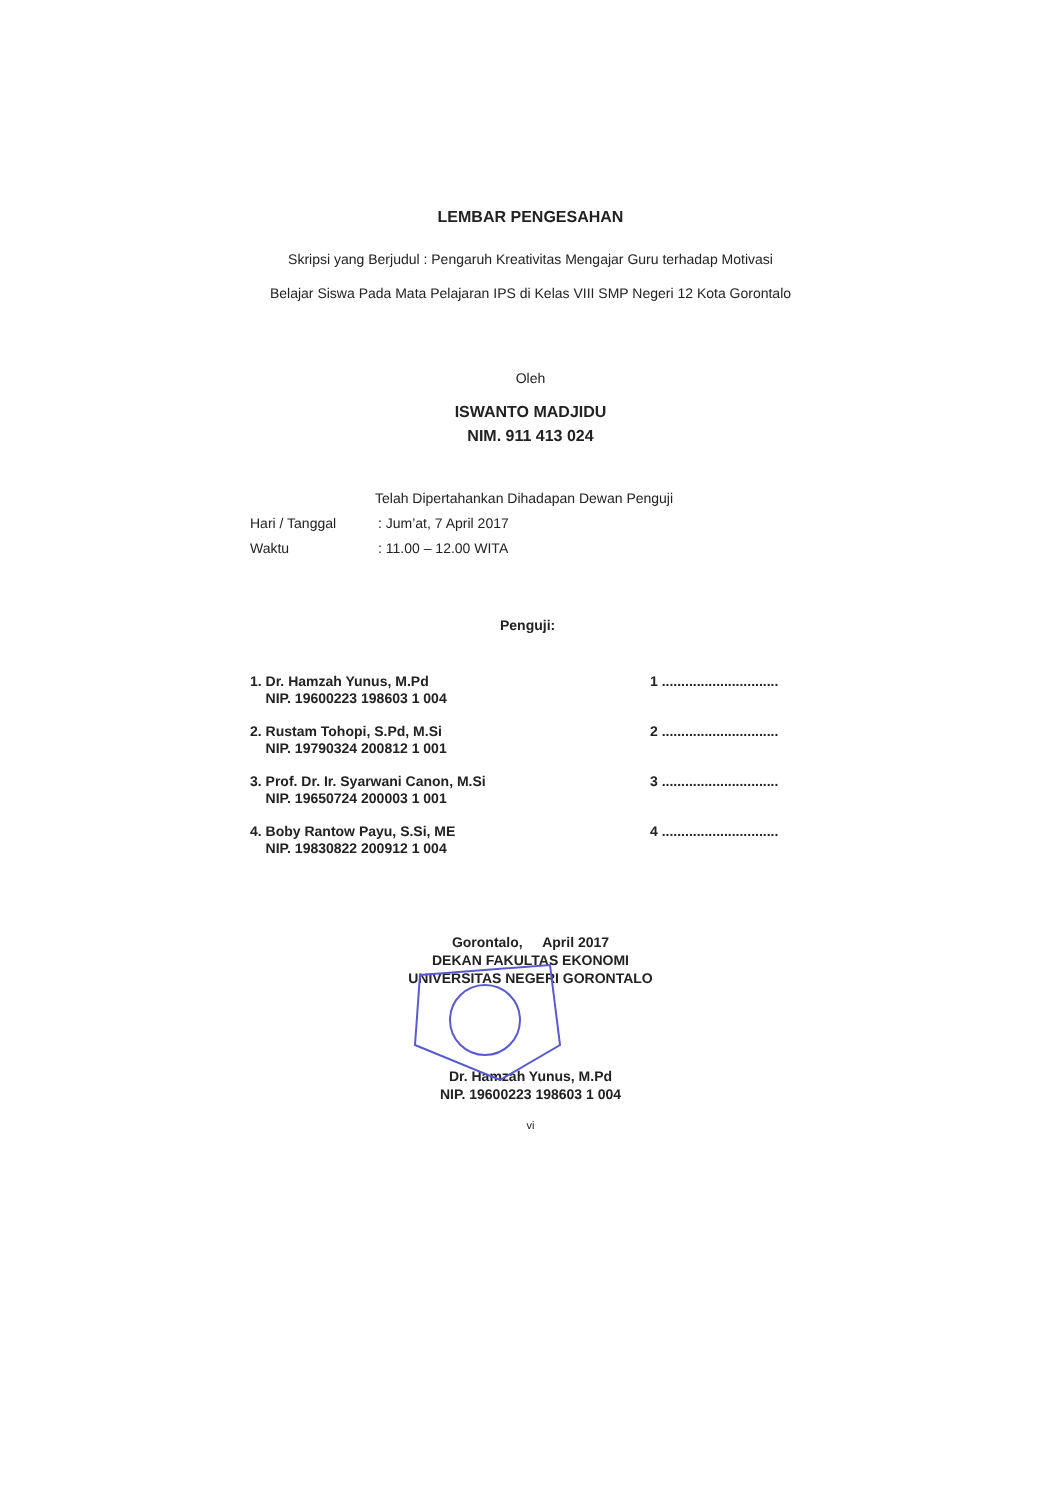LEMBAR PENGESAHAN
Skripsi yang Berjudul : Pengaruh Kreativitas Mengajar Guru terhadap Motivasi
Belajar Siswa Pada Mata Pelajaran IPS di Kelas VIII SMP Negeri 12 Kota Gorontalo
Oleh
ISWANTO MADJIDU
NIM. 911 413 024
Telah Dipertahankan Dihadapan Dewan Penguji
Hari / Tanggal: Jum’at, 7 April 2017
Waktu: 11.00 – 12.00 WITA
Penguji:
1. Dr. Hamzah Yunus, M.Pd
NIP. 19600223 198603 1 004
1 ..............................
2. Rustam Tohopi, S.Pd, M.Si
NIP. 19790324 200812 1 001
2 ..............................
3. Prof. Dr. Ir. Syarwani Canon, M.Si
NIP. 19650724 200003 1 001
3 ..............................
4. Boby Rantow Payu, S.Si, ME
NIP. 19830822 200912 1 004
4 ..............................
Gorontalo, April 2017
DEKAN FAKULTAS EKONOMI
UNIVERSITAS NEGERI GORONTALO
Dr. Hamzah Yunus, M.Pd
NIP. 19600223 198603 1 004
vi